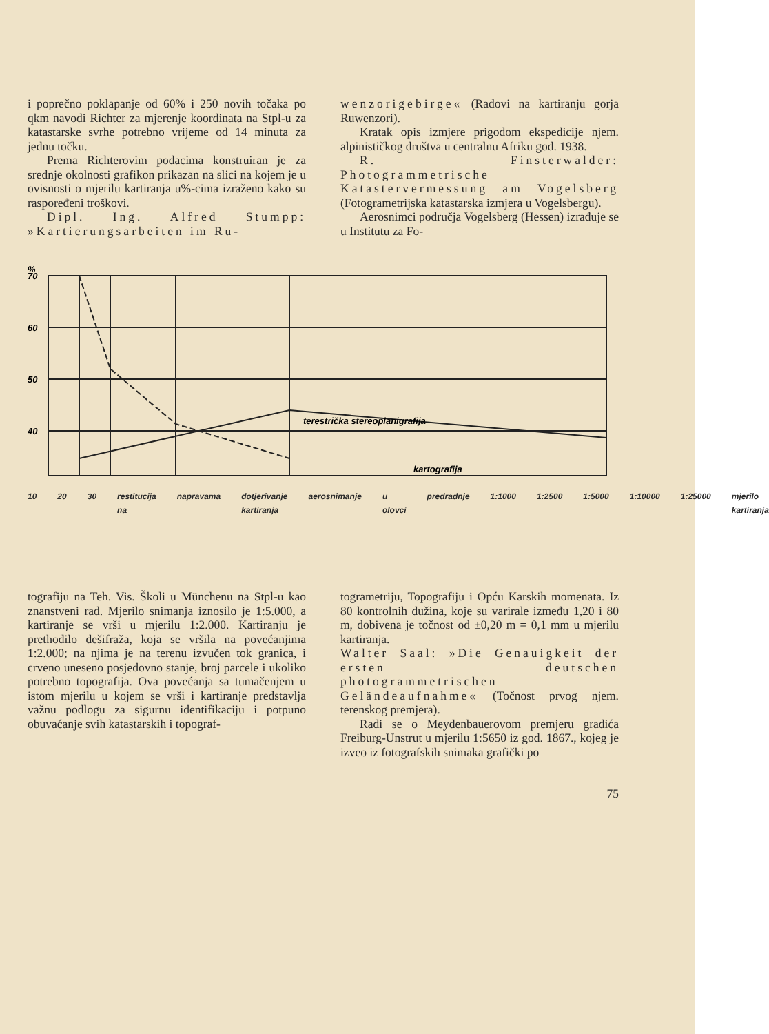i poprečno poklapanje od 60% i 250 novih točaka po qkm navodi Richter za mjerenje koordinata na Stpl-u za katastarske svrhe potrebno vrijeme od 14 minuta za jednu točku.
Prema Richterovim podacima konstruiran je za srednje okolnosti grafikon prikazan na slici na kojem je u ovisnosti o mjerilu kartiranja u%-cima izraženo kako su raspoređeni troškovi.
Dipl. Ing. Alfred Stumpp: »Kartierungsarbeiten im Ru-
wenzorigebirge« (Radovi na kartiranju gorja Ruwenzori).
Kratak opis izmjere prigodom ekspedicije njem. alpinističkog društva u centralnu Afriku god. 1938.
R. Finsterwalder: Photogrammetrische Katastervermessung am Vogelsberg (Fotogrametrijska katastarska izmjera u Vogelsbergu).
Aerosnimci područja Vogelsberg (Hessen) izrađuje se u Institutu za Fo-
%
70
60
50
40
terestrička stereoplanigrafija
kartografija
10 20 30 restitucija na napravama dotjerivanje kartiranja aerosnimanje u olovci predradnje 1:1000 1:2500 1:5000 1:10000 1:25000 mjerilo kartiranja
tografiju na Teh. Vis. Školi u Münchenu na Stpl-u kao znanstveni rad. Mjerilo snimanja iznosilo je 1:5.000, a kartiranje se vrši u mjerilu 1:2.000. Kartiranju je prethodilo dešifraža, koja se vršila na povećanjima 1:2.000; na njima je na terenu izvučen tok granica, i crveno uneseno posjedovno stanje, broj parcele i ukoliko potrebno topografija. Ova povećanja sa tumačenjem u istom mjerilu u kojem se vrši i kartiranje predstavlja važnu podlogu za sigurnu identifikaciju i potpuno obuvaćanje svih katastarskih i topograf-
togrametriju, Topografiju i Opću Karskih momenata. Iz 80 kontrolnih dužina, koje su varirale između 1,20 i 80 m, dobivena je točnost od ±0,20 m = 0,1 mm u mjerilu kartiranja.
Walter Saal: »Die Genauigkeit der ersten deutschen photogrammetrischen Geländeaufnahme« (Točnost prvog njem. terenskog premjera).
Radi se o Meydenbauerovom premjeru gradića Freiburg-Unstrut u mjerilu 1:5650 iz god. 1867., kojeg je izveo iz fotografskih snimaka grafički po
75